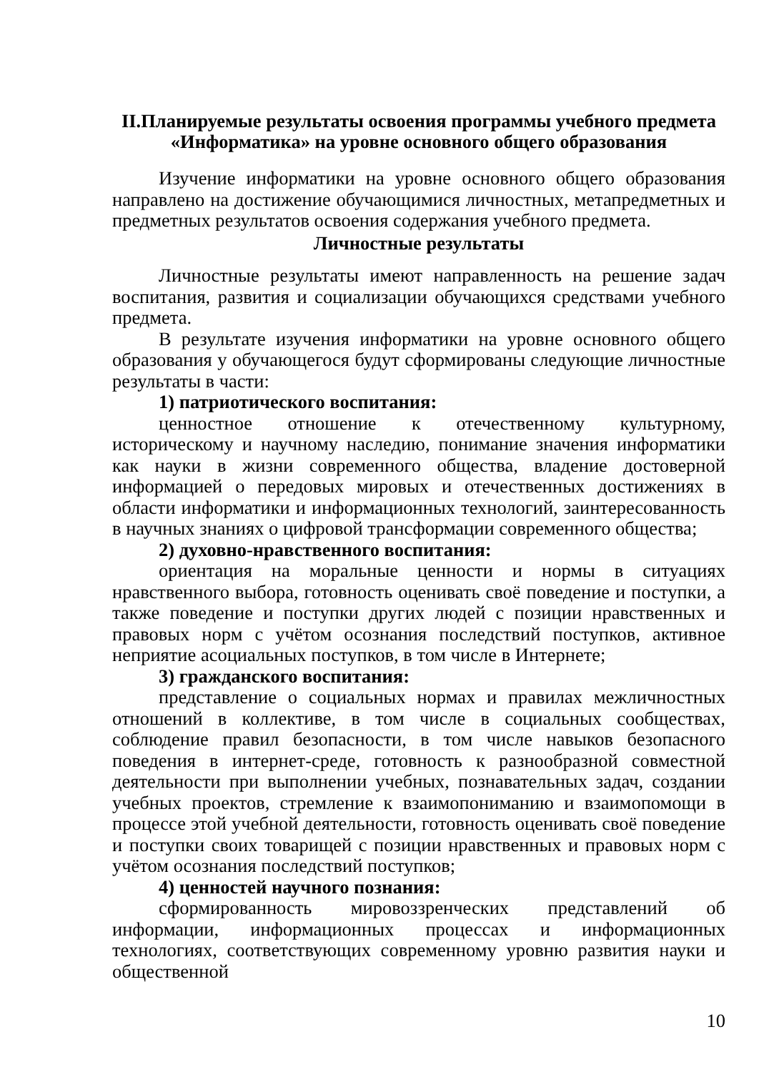II.Планируемые результаты освоения программы учебного предмета «Информатика» на уровне основного общего образования
Изучение информатики на уровне основного общего образования направлено на достижение обучающимися личностных, метапредметных и предметных результатов освоения содержания учебного предмета.
Личностные результаты
Личностные результаты имеют направленность на решение задач воспитания, развития и социализации обучающихся средствами учебного предмета.
В результате изучения информатики на уровне основного общего образования у обучающегося будут сформированы следующие личностные результаты в части:
1) патриотического воспитания:
ценностное отношение к отечественному культурному, историческому и научному наследию, понимание значения информатики как науки в жизни современного общества, владение достоверной информацией о передовых мировых и отечественных достижениях в области информатики и информационных технологий, заинтересованность в научных знаниях о цифровой трансформации современного общества;
2) духовно-нравственного воспитания:
ориентация на моральные ценности и нормы в ситуациях нравственного выбора, готовность оценивать своё поведение и поступки, а также поведение и поступки других людей с позиции нравственных и правовых норм с учётом осознания последствий поступков, активное неприятие асоциальных поступков, в том числе в Интернете;
3) гражданского воспитания:
представление о социальных нормах и правилах межличностных отношений в коллективе, в том числе в социальных сообществах, соблюдение правил безопасности, в том числе навыков безопасного поведения в интернет-среде, готовность к разнообразной совместной деятельности при выполнении учебных, познавательных задач, создании учебных проектов, стремление к взаимопониманию и взаимопомощи в процессе этой учебной деятельности, готовность оценивать своё поведение и поступки своих товарищей с позиции нравственных и правовых норм с учётом осознания последствий поступков;
4) ценностей научного познания:
сформированность мировоззренческих представлений об информации, информационных процессах и информационных технологиях, соответствующих современному уровню развития науки и общественной
10